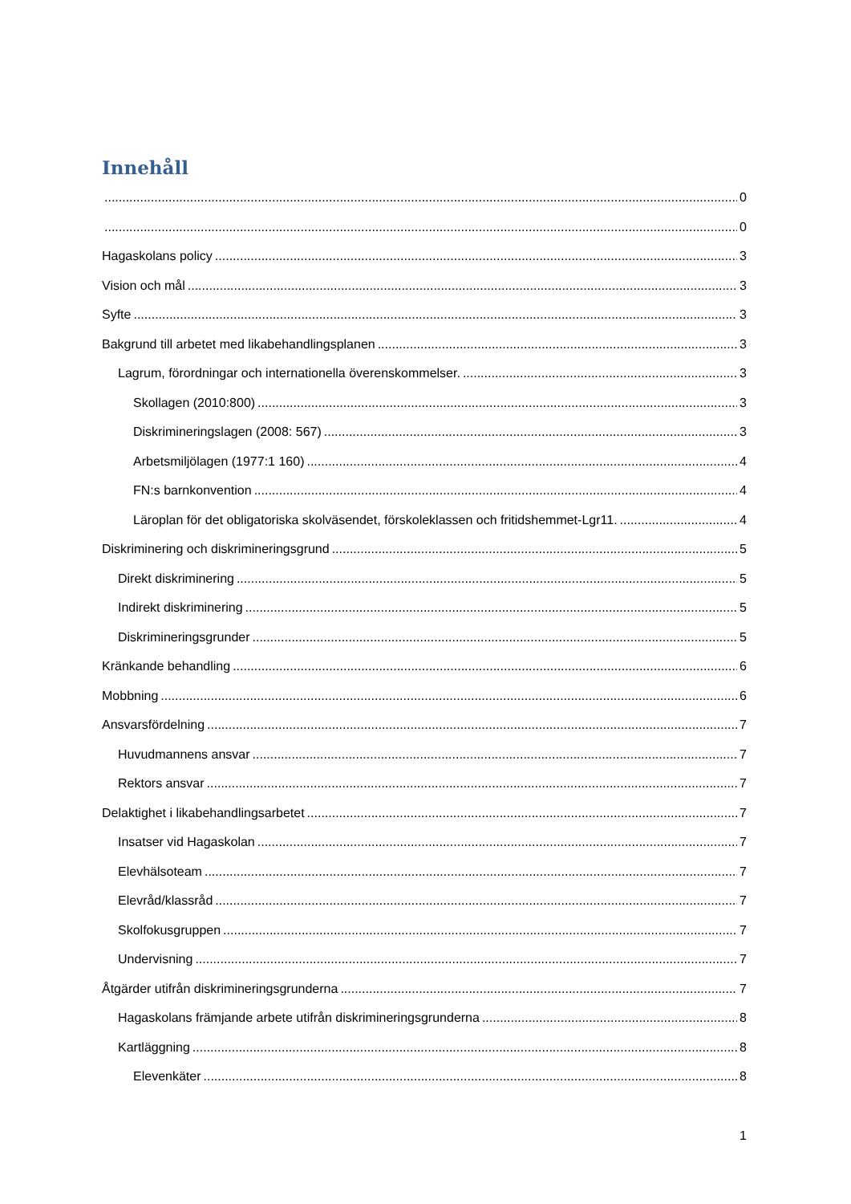Innehåll
0
0
Hagaskolans policy 3
Vision och mål 3
Syfte 3
Bakgrund till arbetet med likabehandlingsplanen 3
Lagrum, förordningar och internationella överenskommelser. 3
Skollagen (2010:800) 3
Diskrimineringslagen (2008: 567) 3
Arbetsmiljölagen (1977:1 160) 4
FN:s barnkonvention 4
Läroplan för det obligatoriska skolväsendet, förskoleklassen och fritidshemmet-Lgr11. 4
Diskriminering och diskrimineringsgrund 5
Direkt diskriminering 5
Indirekt diskriminering 5
Diskrimineringsgrunder 5
Kränkande behandling 6
Mobbning 6
Ansvarsfördelning 7
Huvudmannens ansvar 7
Rektors ansvar 7
Delaktighet i likabehandlingsarbetet 7
Insatser vid Hagaskolan 7
Elevhälsoteam 7
Elevråd/klassråd 7
Skolfokusgruppen 7
Undervisning 7
Åtgärder utifrån diskrimineringsgrunderna 7
Hagaskolans främjande arbete utifrån diskrimineringsgrunderna 8
Kartläggning 8
Elevenkäter 8
1